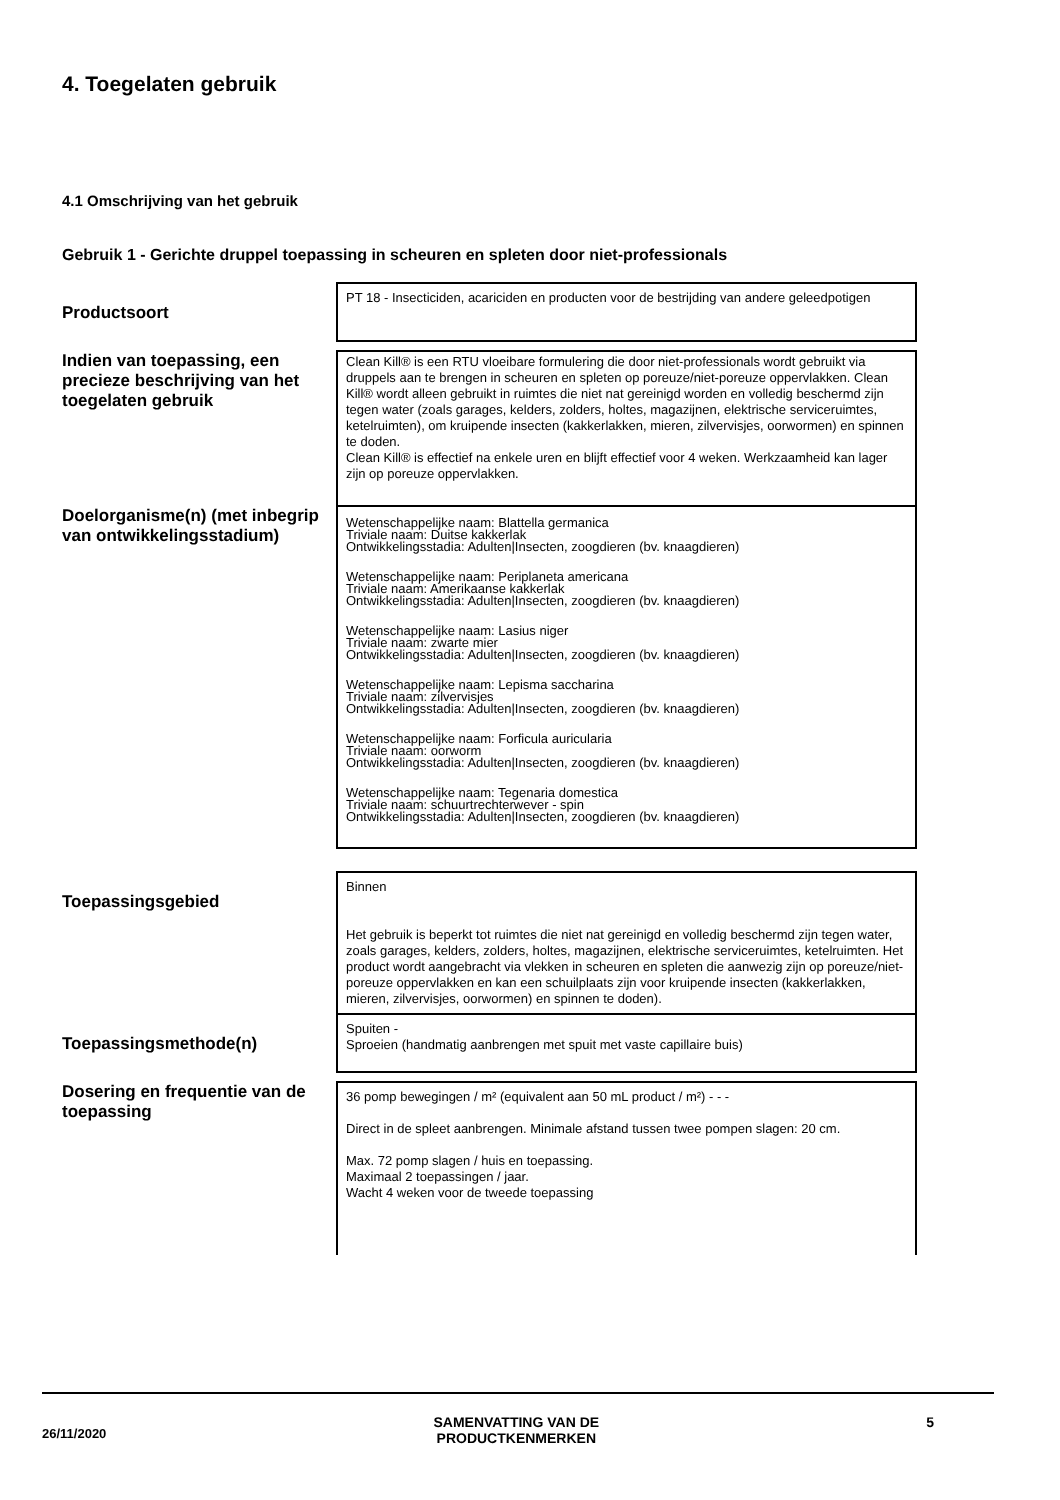4. Toegelaten gebruik
4.1 Omschrijving van het gebruik
Gebruik 1 - Gerichte druppel toepassing in scheuren en spleten door niet-professionals
| Productsoort | PT 18 - Insecticiden, acariciden en producten voor de bestrijding van andere geleedpotigen |
| Indien van toepassing, een precieze beschrijving van het toegelaten gebruik | Clean Kill® is een RTU vloeibare formulering die door niet-professionals wordt gebruikt via druppels aan te brengen in scheuren en spleten op poreuze/niet-poreuze oppervlakken. Clean Kill® wordt alleen gebruikt in ruimtes die niet nat gereinigd worden en volledig beschermd zijn tegen water (zoals garages, kelders, zolders, holtes, magazijnen, elektrische serviceruimtes, ketelruimten), om kruipende insecten (kakkerlakken, mieren, zilvervisjes, oorwormen) en spinnen te doden. Clean Kill® is effectief na enkele uren en blijft effectief voor 4 weken. Werkzaamheid kan lager zijn op poreuze oppervlakken. |
| Doelorganisme(n) (met inbegrip van ontwikkelingsstadium) | Wetenschappelijke naam: Blattella germanica Triviale naam: Duitse kakkerlak Ontwikkelingsstadia: Adulten/Insecten, zoogdieren (bv. knaagdieren) Wetenschappelijke naam: Periplaneta americana Triviale naam: Amerikaanse kakkerlak Ontwikkelingsstadia: Adulten/Insecten, zoogdieren (bv. knaagdieren) Wetenschappelijke naam: Lasius niger Triviale naam: zwarte mier Ontwikkelingsstadia: Adulten/Insecten, zoogdieren (bv. knaagdieren) Wetenschappelijke naam: Lepisma saccharina Triviale naam: zilvervisjes Ontwikkelingsstadia: Adulten/Insecten, zoogdieren (bv. knaagdieren) Wetenschappelijke naam: Forficula auricularia Triviale naam: oorworm Ontwikkelingsstadia: Adulten/Insecten, zoogdieren (bv. knaagdieren) Wetenschappelijke naam: Tegenaria domestica Triviale naam: schuurtrechterwever - spin Ontwikkelingsstadia: Adulten/Insecten, zoogdieren (bv. knaagdieren) |
| Toepassingsgebied | Binnen Het gebruik is beperkt tot ruimtes die niet nat gereinigd en volledig beschermd zijn tegen water, zoals garages, kelders, zolders, holtes, magazijnen, elektrische serviceruimtes, ketelruimten. Het product wordt aangebracht via vlekken in scheuren en spleten die aanwezig zijn op poreuze/niet-poreuze oppervlakken en kan een schuilplaats zijn voor kruipende insecten (kakkerlakken, mieren, zilvervisjes, oorwormen) en spinnen te doden). |
| Toepassingsmethode(n) | Spuiten - Sproeien (handmatig aanbrengen met spuit met vaste capillaire buis) |
| Dosering en frequentie van de toepassing | 36 pomp bewegingen / m² (equivalent aan 50 mL product / m²) - - - Direct in de spleet aanbrengen. Minimale afstand tussen twee pompen slagen: 20 cm. Max. 72 pomp slagen / huis en toepassing. Maximaal 2 toepassingen / jaar. Wacht 4 weken voor de tweede toepassing |
26/11/2020 SAMENVATTING VAN DE
PRODUCTKENMERKEN 5